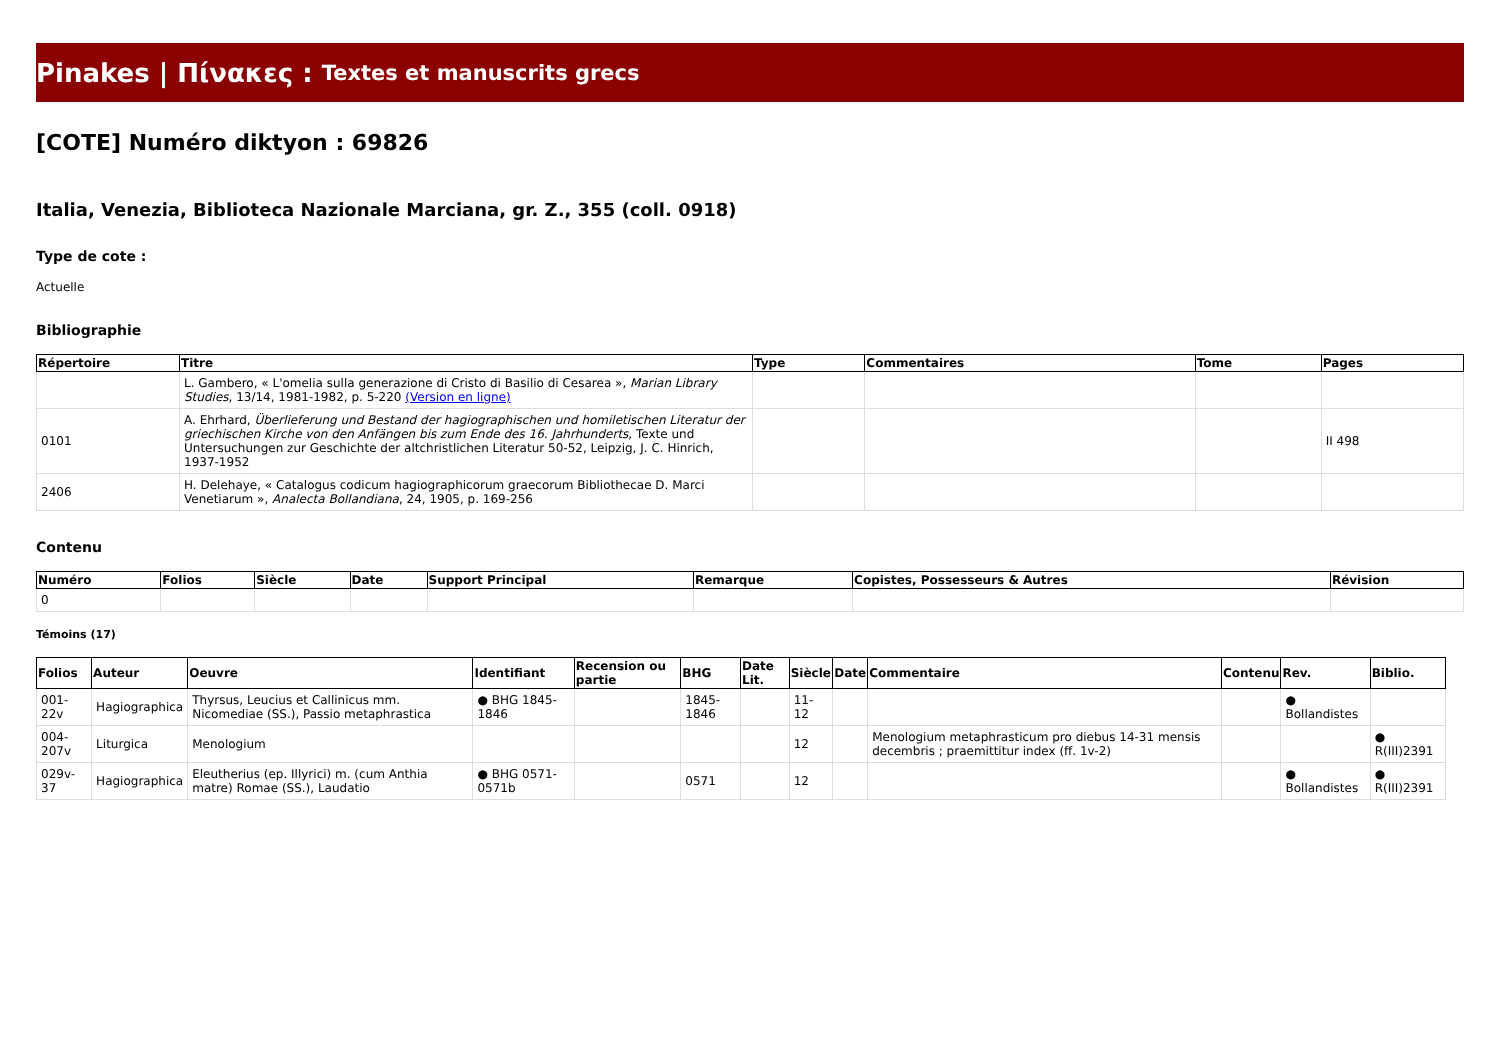Pinakes | Πίνακες : Textes et manuscrits grecs
[COTE] Numéro diktyon : 69826
Italia, Venezia, Biblioteca Nazionale Marciana, gr. Z., 355 (coll. 0918)
Type de cote :
Actuelle
Bibliographie
| Répertoire | Titre | Type | Commentaires | Tome | Pages |
| --- | --- | --- | --- | --- | --- |
| | L. Gambero, « L'omelia sulla generazione di Cristo di Basilio di Cesarea », Marian Library Studies , 13/14, 1981-1982, p. 5-220 (Version en ligne) | | | | |
| 0101 | A. Ehrhard, Überlieferung und Bestand der hagiographischen und homiletischen Literatur der griechischen Kirche von den Anfängen bis zum Ende des 16. Jahrhunderts , Texte und Untersuchungen zur Geschichte der altchristlichen Literatur 50-52, Leipzig, J. C. Hinrich, 1937-1952 | | | | II 498 |
| 2406 | H. Delehaye, « Catalogus codicum hagiographicorum graecorum Bibliothecae D. Marci Venetiarum », Analecta Bollandiana , 24, 1905, p. 169-256 | | | | |
Contenu
| Numéro | Folios | Siècle | Date | Support Principal | Remarque | Copistes, Possesseurs & Autres | Révision |
| --- | --- | --- | --- | --- | --- | --- | --- |
| 0 | | | | | | | |
Témoins (17)
| Folios | Auteur | Oeuvre | Identifiant | Recension ou partie | BHG | Date Lit. | Siècle | Date | Commentaire | Contenu | Rev. | Biblio. |
| --- | --- | --- | --- | --- | --- | --- | --- | --- | --- | --- | --- | --- |
| 001-22v | Hagiographica | Thyrsus, Leucius et Callinicus mm. Nicomediae (SS.), Passio metaphrastica | ● BHG 1845-1846 | | 1845-1846 | | 11-12 | | | | ● Bollandistes | |
| 004-207v | Liturgica | Menologium | | | | | 12 | | Menologium metaphrasticum pro diebus 14-31 mensis decembris ; praemittitur index (ff. 1v-2) | | | ● R(III)2391 |
| 029v-37 | Hagiographica | Eleutherius (ep. Illyrici) m. (cum Anthia matre) Romae (SS.), Laudatio | ● BHG 0571-0571b | | 0571 | | 12 | | | | ● Bollandistes | ● R(III)2391 |